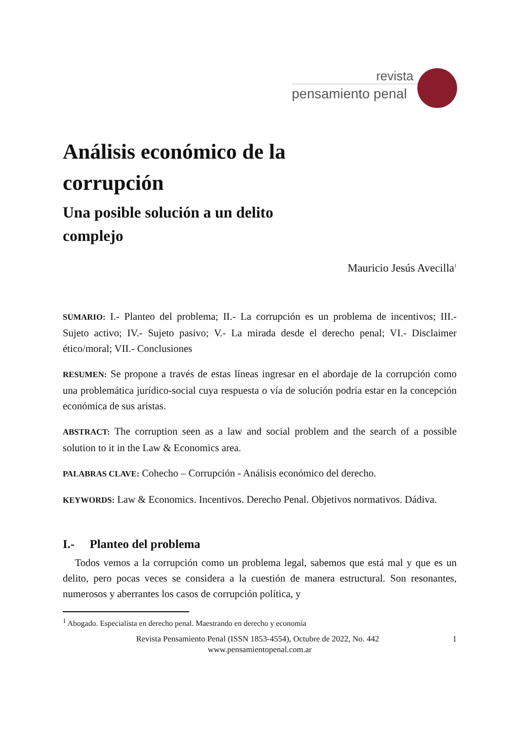revista
pensamiento penal
Análisis económico de la
corrupción
Una posible solución a un delito
complejo
Mauricio Jesús Avecilla<sup>1</sup>
SUMARIO: I.- Planteo del problema; II.- La corrupción es un problema de incentivos; III.- Sujeto activo; IV.- Sujeto pasivo; V.- La mirada desde el derecho penal; VI.- Disclaimer ético/moral; VII.- Conclusiones
RESUMEN: Se propone a través de estas líneas ingresar en el abordaje de la corrupción como una problemática jurídico-social cuya respuesta o vía de solución podría estar en la concepción económica de sus aristas.
ABSTRACT: The corruption seen as a law and social problem and the search of a possible solution to it in the Law & Economics area.
PALABRAS CLAVE: Cohecho – Corrupción - Análisis económico del derecho.
KEYWORDS: Law & Economics. Incentivos. Derecho Penal. Objetivos normativos. Dádiva.
I.- Planteo del problema
Todos vemos a la corrupción como un problema legal, sabemos que está mal y que es un delito, pero pocas veces se considera a la cuestión de manera estructural. Son resonantes, numerosos y aberrantes los casos de corrupción política, y
<sup>1</sup> Abogado. Especialista en derecho penal. Maestrando en derecho y economía
Revista Pensamiento Penal (ISSN 1853-4554), Octubre de 2022, No. 442 1
www.pensamientopenal.com.ar